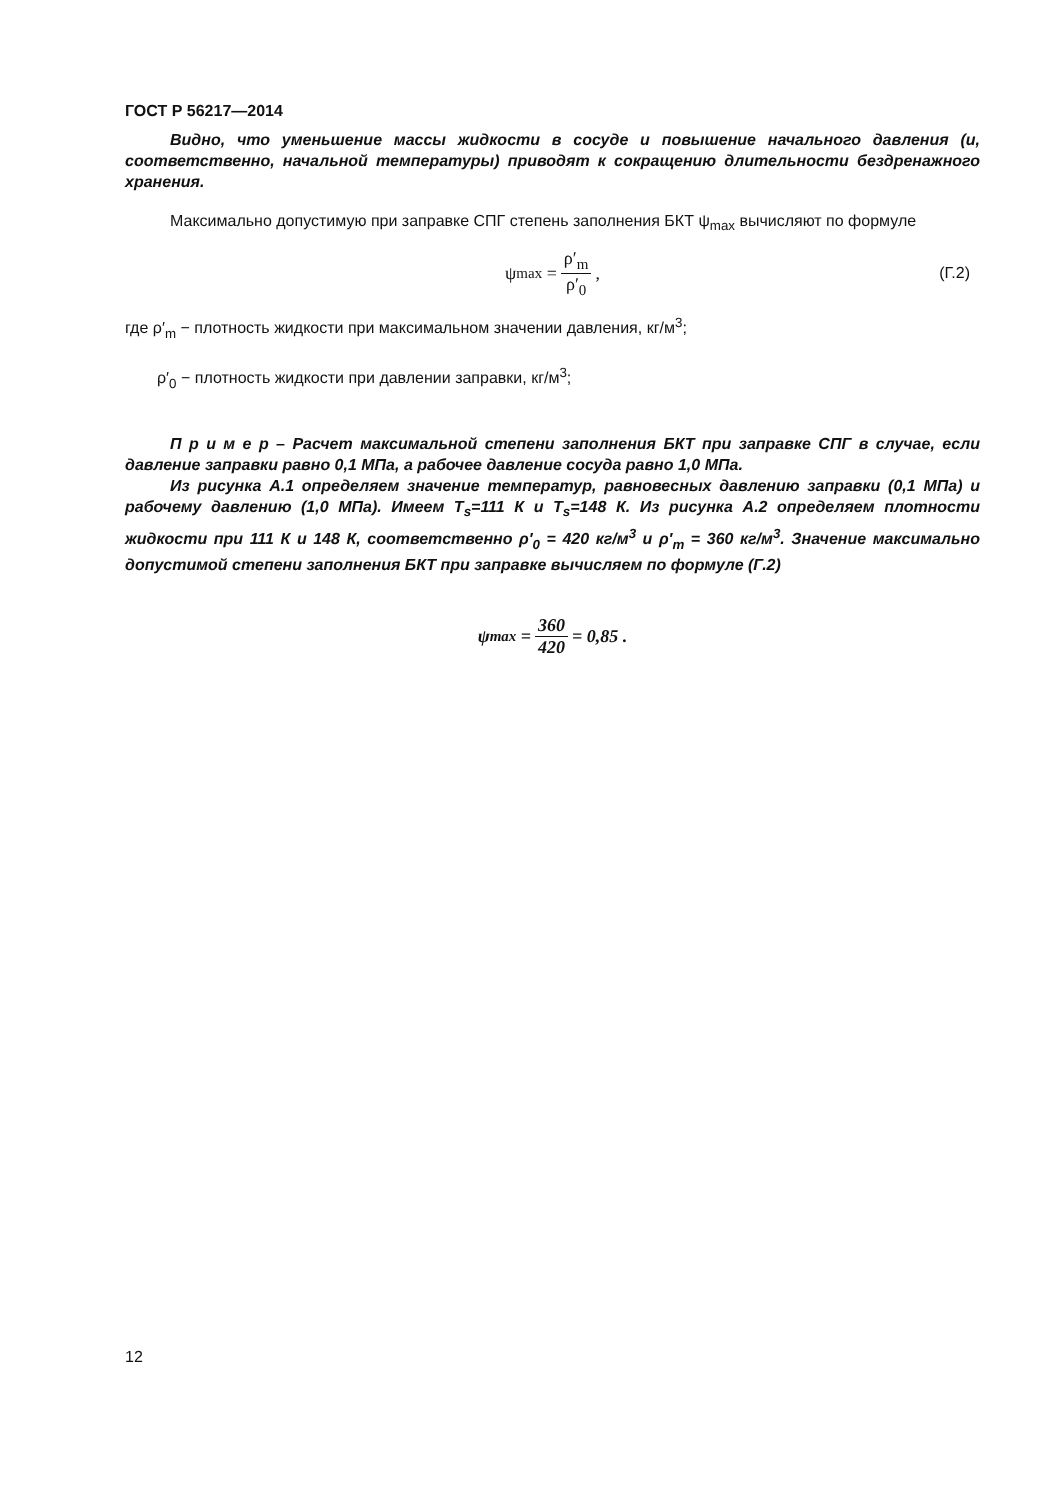ГОСТ Р 56217—2014
Видно, что уменьшение массы жидкости в сосуде и повышение начального давления (и, соответственно, начальной температуры) приводят к сокращению длительности бездренажного хранения.
Максимально допустимую при заправке СПГ степень заполнения БКТ ψ<sub>max</sub> вычисляют по формуле
ψ<sub>max</sub> = ρ′<sub>m</sub> ρ′<sub>0</sub>, (Г.2)
где ρ′<sub>m</sub> − плотность жидкости при максимальном значении давления, кг/м<sup>3</sup>;
ρ′<sub>0</sub> − плотность жидкости при давлении заправки, кг/м<sup>3</sup>;
П р и м е р – Расчет максимальной степени заполнения БКТ при заправке СПГ в случае, если давление заправки равно 0,1 МПа, а рабочее давление сосуда равно 1,0 МПа.
Из рисунка А.1 определяем значение температур, равновесных давлению заправки (0,1 МПа) и рабочему давлению (1,0 МПа). Имеем T<sub>s</sub>=111 К и T<sub>s</sub>=148 К. Из рисунка А.2 определяем плотности жидкости при 111 К и 148 К, соответственно ρ′<sub>0</sub> = 420 кг/м<sup>3</sup> и ρ′<sub>m</sub> = 360 кг/м<sup>3</sup>. Значение максимально допустимой степени заполнения БКТ при заправке вычисляем по формуле (Г.2)
ψ<sub>max</sub> = 360 420 = 0,85 .
12